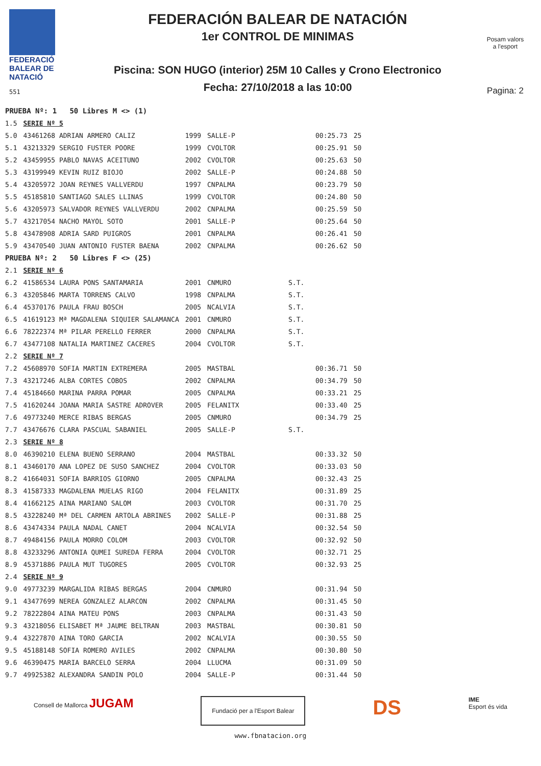FEDERACIÓ
BALEAR DE
NATACIÓ
551
FEDERACIÓN BALEAR DE NATACIÓN
1er CONTROL DE MINIMAS
Piscina: SON HUGO (interior) 25M 10 Calles y Crono Electronico
Fecha: 27/10/2018 a las 10:00
Posam valors
a l'esport
Pagina: 2
| PRUEBA Nº: 1 50 Libres M <> (1) | | | | | |
| 1.5 | SERIE Nº 5 | | | | |
| 5.0 | 43461268 ADRIAN ARMERO CALIZ | 1999 | SALLE-P | 00:25.73 | 25 |
| 5.1 | 43213329 SERGIO FUSTER POORE | 1999 | CVOLTOR | 00:25.91 | 50 |
| 5.2 | 43459955 PABLO NAVAS ACEITUNO | 2002 | CVOLTOR | 00:25.63 | 50 |
| 5.3 | 43199949 KEVIN RUIZ BIOJO | 2002 | SALLE-P | 00:24.88 | 50 |
| 5.4 | 43205972 JOAN REYNES VALLVERDU | 1997 | CNPALMA | 00:23.79 | 50 |
| 5.5 | 45185810 SANTIAGO SALES LLINAS | 1999 | CVOLTOR | 00:24.80 | 50 |
| 5.6 | 43205973 SALVADOR REYNES VALLVERDU | 2002 | CNPALMA | 00:25.59 | 50 |
| 5.7 | 43217054 NACHO MAYOL SOTO | 2001 | SALLE-P | 00:25.64 | 50 |
| 5.8 | 43478908 ADRIA SARD PUIGROS | 2001 | CNPALMA | 00:26.41 | 50 |
| 5.9 | 43470540 JUAN ANTONIO FUSTER BAENA | 2002 | CNPALMA | 00:26.62 | 50 |
| PRUEBA Nº: 2 50 Libres F <> (25) | | | | | |
| 2.1 | SERIE Nº 6 | | | | |
| 6.2 | 41586534 LAURA PONS SANTAMARIA | 2001 | CNMURO | S.T. | |
| 6.3 | 43205846 MARTA TORRENS CALVO | 1998 | CNPALMA | S.T. | |
| 6.4 | 45370176 PAULA FRAU BOSCH | 2005 | NCALVIA | S.T. | |
| 6.5 | 41619123 Mª MAGDALENA SIQUIER SALAMANCA | 2001 | CNMURO | S.T. | |
| 6.6 | 78222374 Mª PILAR PERELLO FERRER | 2000 | CNPALMA | S.T. | |
| 6.7 | 43477108 NATALIA MARTINEZ CACERES | 2004 | CVOLTOR | S.T. | |
| 2.2 | SERIE Nº 7 | | | | |
| 7.2 | 45608970 SOFIA MARTIN EXTREMERA | 2005 | MASTBAL | 00:36.71 | 50 |
| 7.3 | 43217246 ALBA CORTES COBOS | 2002 | CNPALMA | 00:34.79 | 50 |
| 7.4 | 45184660 MARINA PARRA POMAR | 2005 | CNPALMA | 00:33.21 | 25 |
| 7.5 | 41620244 JOANA MARIA SASTRE ADROVER | 2005 | FELANITX | 00:33.40 | 25 |
| 7.6 | 49773240 MERCE RIBAS BERGAS | 2005 | CNMURO | 00:34.79 | 25 |
| 7.7 | 43476676 CLARA PASCUAL SABANIEL | 2005 | SALLE-P | S.T. | |
| 2.3 | SERIE Nº 8 | | | | |
| 8.0 | 46390210 ELENA BUENO SERRANO | 2004 | MASTBAL | 00:33.32 | 50 |
| 8.1 | 43460170 ANA LOPEZ DE SUSO SANCHEZ | 2004 | CVOLTOR | 00:33.03 | 50 |
| 8.2 | 41664031 SOFIA BARRIOS GIORNO | 2005 | CNPALMA | 00:32.43 | 25 |
| 8.3 | 41587333 MAGDALENA MUELAS RIGO | 2004 | FELANITX | 00:31.89 | 25 |
| 8.4 | 41662125 AINA MARIANO SALOM | 2003 | CVOLTOR | 00:31.70 | 25 |
| 8.5 | 43228240 Mª DEL CARMEN ARTOLA ABRINES | 2002 | SALLE-P | 00:31.88 | 25 |
| 8.6 | 43474334 PAULA NADAL CANET | 2004 | NCALVIA | 00:32.54 | 50 |
| 8.7 | 49484156 PAULA MORRO COLOM | 2003 | CVOLTOR | 00:32.92 | 50 |
| 8.8 | 43233296 ANTONIA QUMEI SUREDA FERRA | 2004 | CVOLTOR | 00:32.71 | 25 |
| 8.9 | 45371886 PAULA MUT TUGORES | 2005 | CVOLTOR | 00:32.93 | 25 |
| 2.4 | SERIE Nº 9 | | | | |
| 9.0 | 49773239 MARGALIDA RIBAS BERGAS | 2004 | CNMURO | 00:31.94 | 50 |
| 9.1 | 43477699 NEREA GONZALEZ ALARCON | 2002 | CNPALMA | 00:31.45 | 50 |
| 9.2 | 78222804 AINA MATEU PONS | 2003 | CNPALMA | 00:31.43 | 50 |
| 9.3 | 43218056 ELISABET Mª JAUME BELTRAN | 2003 | MASTBAL | 00:30.81 | 50 |
| 9.4 | 43227870 AINA TORO GARCIA | 2002 | NCALVIA | 00:30.55 | 50 |
| 9.5 | 45188148 SOFIA ROMERO AVILES | 2002 | CNPALMA | 00:30.80 | 50 |
| 9.6 | 46390475 MARIA BARCELO SERRA | 2004 | LLUCMA | 00:31.09 | 50 |
| 9.7 | 49925382 ALEXANDRA SANDIN POLO | 2004 | SALLE-P | 00:31.44 | 50 |
Consell de Mallorca JUGAM
Fundació per a l'Esport Balear
DS
IME
Esport és vida
www.fbnatacion.org